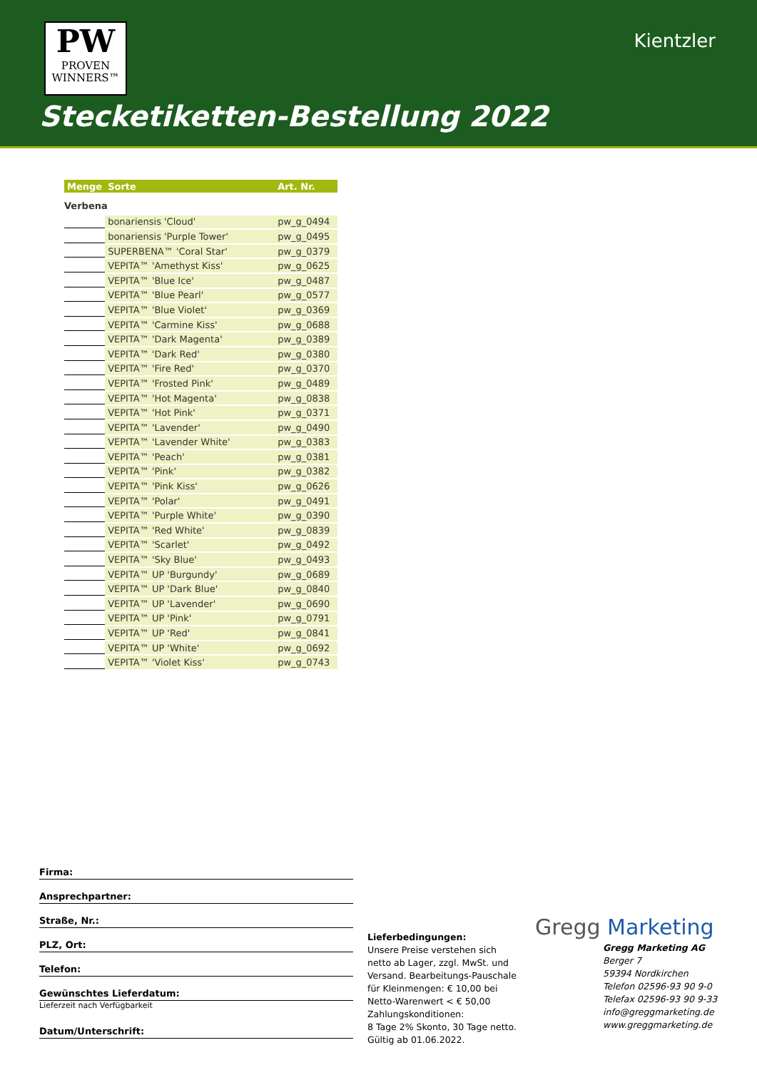PW
PROVEN
WINNERS™
Kientzler
Stecketiketten-Bestellung 2022
| Menge | Sorte | Art. Nr. |
| --- | --- | --- |
| Verbena | | |
| | bonariensis 'Cloud' | pw_g_0494 |
| | bonariensis 'Purple Tower' | pw_g_0495 |
| | SUPERBENA™ 'Coral Star' | pw_g_0379 |
| | VEPITA™ 'Amethyst Kiss' | pw_g_0625 |
| | VEPITA™ 'Blue Ice' | pw_g_0487 |
| | VEPITA™ 'Blue Pearl' | pw_g_0577 |
| | VEPITA™ 'Blue Violet' | pw_g_0369 |
| | VEPITA™ 'Carmine Kiss' | pw_g_0688 |
| | VEPITA™ 'Dark Magenta' | pw_g_0389 |
| | VEPITA™ 'Dark Red' | pw_g_0380 |
| | VEPITA™ 'Fire Red' | pw_g_0370 |
| | VEPITA™ 'Frosted Pink' | pw_g_0489 |
| | VEPITA™ 'Hot Magenta' | pw_g_0838 |
| | VEPITA™ 'Hot Pink' | pw_g_0371 |
| | VEPITA™ 'Lavender' | pw_g_0490 |
| | VEPITA™ 'Lavender White' | pw_g_0383 |
| | VEPITA™ 'Peach' | pw_g_0381 |
| | VEPITA™ 'Pink' | pw_g_0382 |
| | VEPITA™ 'Pink Kiss' | pw_g_0626 |
| | VEPITA™ 'Polar' | pw_g_0491 |
| | VEPITA™ 'Purple White' | pw_g_0390 |
| | VEPITA™ 'Red White' | pw_g_0839 |
| | VEPITA™ 'Scarlet' | pw_g_0492 |
| | VEPITA™ 'Sky Blue' | pw_g_0493 |
| | VEPITA™ UP 'Burgundy' | pw_g_0689 |
| | VEPITA™ UP 'Dark Blue' | pw_g_0840 |
| | VEPITA™ UP 'Lavender' | pw_g_0690 |
| | VEPITA™ UP 'Pink' | pw_g_0791 |
| | VEPITA™ UP 'Red' | pw_g_0841 |
| | VEPITA™ UP 'White' | pw_g_0692 |
| | VEPITA™ 'Violet Kiss' | pw_g_0743 |
Firma:
Ansprechpartner:
Straße, Nr.:
PLZ, Ort:
Telefon:
Gewünschtes Lieferdatum:
Lieferzeit nach Verfügbarkeit
Datum/Unterschrift:
Lieferbedingungen:
Unsere Preise verstehen sich netto ab Lager, zzgl. MwSt. und Versand. Bearbeitungs-Pauschale für Kleinmengen: € 10,00 bei Netto-Warenwert < € 50,00
Zahlungskonditionen:
8 Tage 2% Skonto, 30 Tage netto.
Gültig ab 01.06.2022.
Gregg Marketing
Gregg Marketing AG
Berger 7
59394 Nordkirchen
Telefon 02596-93 90 9-0
Telefax 02596-93 90 9-33
info@greggmarketing.de
www.greggmarketing.de